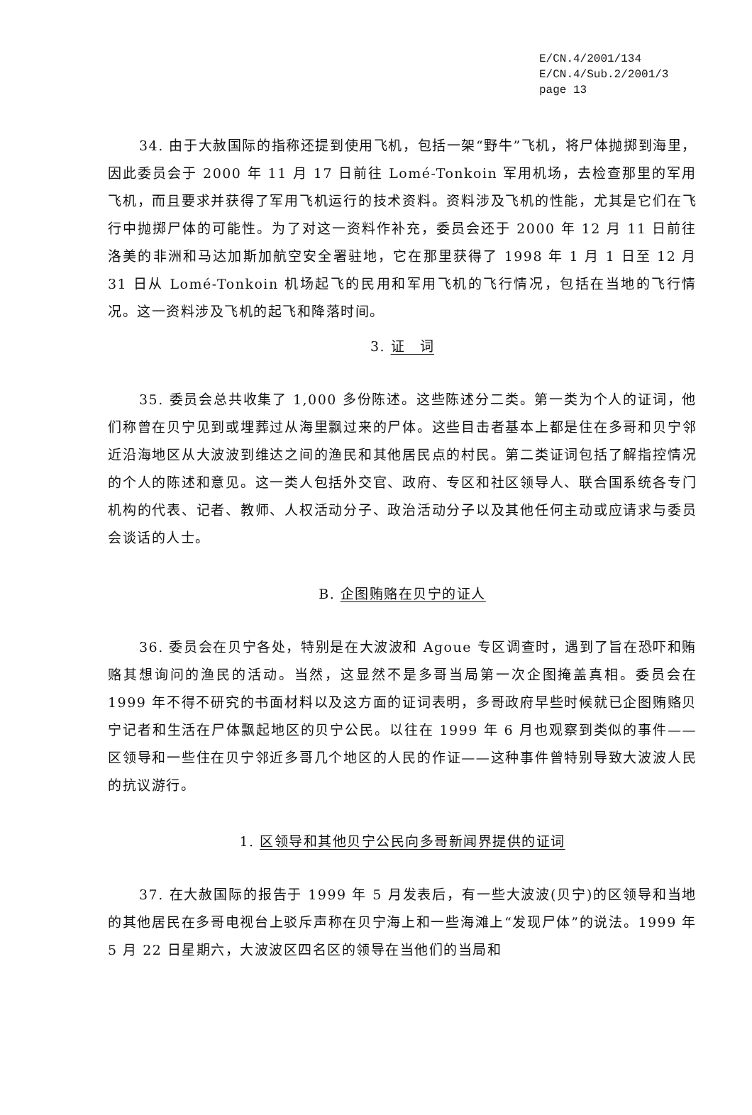E/CN.4/2001/134
E/CN.4/Sub.2/2001/3
page 13
34. 由于大赦国际的指称还提到使用飞机，包括一架“野牛”飞机，将尸体抛掷到海里，因此委员会于 2000 年 11 月 17 日前往 Lomé-Tonkoin 军用机场，去检查那里的军用飞机，而且要求并获得了军用飞机运行的技术资料。资料涉及飞机的性能，尤其是它们在飞行中抛掷尸体的可能性。为了对这一资料作补充，委员会还于 2000 年 12 月 11 日前往洛美的非洲和马达加斯加航空安全署驻地，它在那里获得了 1998 年 1 月 1 日至 12 月 31 日从 Lomé-Tonkoin 机场起飞的民用和军用飞机的飞行情况，包括在当地的飞行情况。这一资料涉及飞机的起飞和降落时间。
3. 证　词
35. 委员会总共收集了 1,000 多份陈述。这些陈述分二类。第一类为个人的证词，他们称曾在贝宁见到或埋葬过从海里飘过来的尸体。这些目击者基本上都是住在多哥和贝宁邻近沿海地区从大波波到维达之间的渔民和其他居民点的村民。第二类证词包括了解指控情况的个人的陈述和意见。这一类人包括外交官、政府、专区和社区领导人、联合国系统各专门机构的代表、记者、教师、人权活动分子、政治活动分子以及其他任何主动或应请求与委员会谈话的人士。
B. 企图贿赂在贝宁的证人
36. 委员会在贝宁各处，特别是在大波波和 Agoue 专区调查时，遇到了旨在恐吓和贿赂其想询问的渔民的活动。当然，这显然不是多哥当局第一次企图掩盖真相。委员会在 1999 年不得不研究的书面材料以及这方面的证词表明，多哥政府早些时候就已企图贿赂贝宁记者和生活在尸体飘起地区的贝宁公民。以往在 1999 年 6 月也观察到类似的事件——区领导和一些住在贝宁邻近多哥几个地区的人民的作证——这种事件曾特别导致大波波人民的抗议游行。
1. 区领导和其他贝宁公民向多哥新闻界提供的证词
37. 在大赦国际的报告于 1999 年 5 月发表后，有一些大波波(贝宁)的区领导和当地的其他居民在多哥电视台上驳斥声称在贝宁海上和一些海滩上“发现尸体”的说法。1999 年 5 月 22 日星期六，大波波区四名区的领导在当他们的当局和